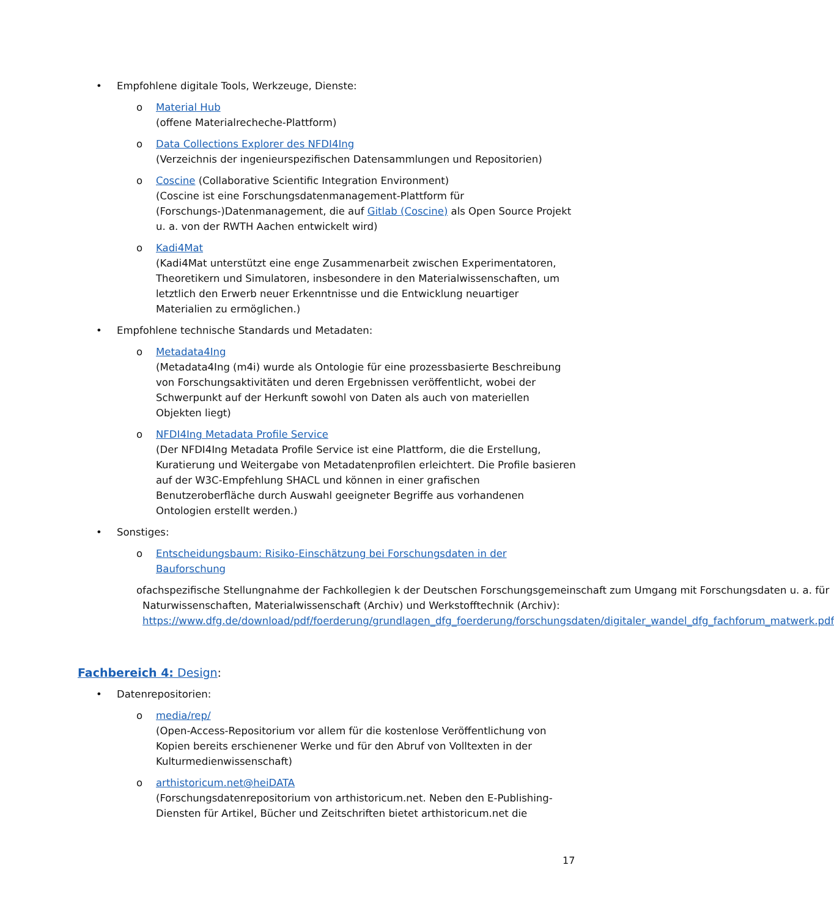• Empfohlene digitale Tools, Werkzeuge, Dienste:
o Material Hub
(offene Materialrecheche-Plattform)
o Data Collections Explorer des NFDI4Ing
(Verzeichnis der ingenieurspezifischen Datensammlungen und Repositorien)
o Coscine (Collaborative Scientific Integration Environment)
(Coscine ist eine Forschungsdatenmanagement-Plattform für (Forschungs-)Datenmanagement, die auf Gitlab (Coscine) als Open Source Projekt u. a. von der RWTH Aachen entwickelt wird)
o Kadi4Mat
(Kadi4Mat unterstützt eine enge Zusammenarbeit zwischen Experimentatoren, Theoretikern und Simulatoren, insbesondere in den Materialwissenschaften, um letztlich den Erwerb neuer Erkenntnisse und die Entwicklung neuartiger Materialien zu ermöglichen.)
• Empfohlene technische Standards und Metadaten:
o Metadata4Ing
(Metadata4Ing (m4i) wurde als Ontologie für eine prozessbasierte Beschreibung von Forschungsaktivitäten und deren Ergebnissen veröffentlicht, wobei der Schwerpunkt auf der Herkunft sowohl von Daten als auch von materiellen Objekten liegt)
o NFDI4Ing Metadata Profile Service
(Der NFDI4Ing Metadata Profile Service ist eine Plattform, die die Erstellung, Kuratierung und Weitergabe von Metadatenprofilen erleichtert. Die Profile basieren auf der W3C-Empfehlung SHACL und können in einer grafischen Benutzeroberfläche durch Auswahl geeigneter Begriffe aus vorhandenen Ontologien erstellt werden.)
• Sonstiges:
o Entscheidungsbaum: Risiko-Einschätzung bei Forschungsdaten in der Bauforschung
o fachspezifische Stellungnahme der Fachkollegien k der Deutschen Forschungsgemeinschaft zum Umgang mit Forschungsdaten u. a. für Naturwissenschaften, Materialwissenschaft (Archiv) und Werkstofftechnik (Archiv): https://www.dfg.de/download/pdf/foerderung/grundlagen_dfg_foerderung/forschungsdaten/digitaler_wandel_dfg_fachforum_matwerk.pdf
Fachbereich 4: Design:
• Datenrepositorien:
o media/rep/
(Open-Access-Repositorium vor allem für die kostenlose Veröffentlichung von Kopien bereits erschienener Werke und für den Abruf von Volltexten in der Kulturmedienwissenschaft)
o arthistoricum.net@heiDATA
(Forschungsdatenrepositorium von arthistoricum.net. Neben den E-Publishing-Diensten für Artikel, Bücher und Zeitschriften bietet arthistoricum.net die
17